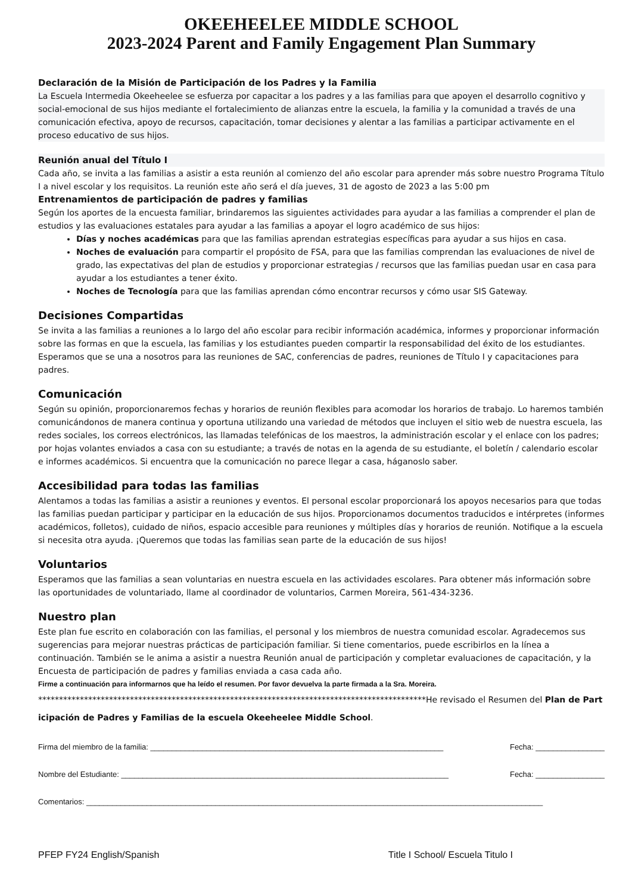OKEEHEELEE MIDDLE SCHOOL
2023-2024 Parent and Family Engagement Plan Summary
Declaración de la Misión de Participación de los Padres y la Familia
La Escuela Intermedia Okeeheelee se esfuerza por capacitar a los padres y a las familias para que apoyen el desarrollo cognitivo y social-emocional de sus hijos mediante el fortalecimiento de alianzas entre la escuela, la familia y la comunidad a través de una comunicación efectiva, apoyo de recursos, capacitación, tomar decisiones y alentar a las familias a participar activamente en el proceso educativo de sus hijos.
Reunión anual del Título I
Cada año, se invita a las familias a asistir a esta reunión al comienzo del año escolar para aprender más sobre nuestro Programa Título I a nivel escolar y los requisitos. La reunión este año será el día jueves, 31 de agosto de 2023 a las 5:00 pm
Entrenamientos de participación de padres y familias
Según los aportes de la encuesta familiar, brindaremos las siguientes actividades para ayudar a las familias a comprender el plan de estudios y las evaluaciones estatales para ayudar a las familias a apoyar el logro académico de sus hijos:
Días y noches académicas para que las familias aprendan estrategias específicas para ayudar a sus hijos en casa.
Noches de evaluación para compartir el propósito de FSA, para que las familias comprendan las evaluaciones de nivel de grado, las expectativas del plan de estudios y proporcionar estrategias / recursos que las familias puedan usar en casa para ayudar a los estudiantes a tener éxito.
Noches de Tecnología para que las familias aprendan cómo encontrar recursos y cómo usar SIS Gateway.
Decisiones Compartidas
Se invita a las familias a reuniones a lo largo del año escolar para recibir información académica, informes y proporcionar información sobre las formas en que la escuela, las familias y los estudiantes pueden compartir la responsabilidad del éxito de los estudiantes. Esperamos que se una a nosotros para las reuniones de SAC, conferencias de padres, reuniones de Título I y capacitaciones para padres.
Comunicación
Según su opinión, proporcionaremos fechas y horarios de reunión flexibles para acomodar los horarios de trabajo. Lo haremos también comunicándonos de manera continua y oportuna utilizando una variedad de métodos que incluyen el sitio web de nuestra escuela, las redes sociales, los correos electrónicos, las llamadas telefónicas de los maestros, la administración escolar y el enlace con los padres; por hojas volantes enviados a casa con su estudiante; a través de notas en la agenda de su estudiante, el boletín / calendario escolar e informes académicos. Si encuentra que la comunicación no parece llegar a casa, háganoslo saber.
Accesibilidad para todas las familias
Alentamos a todas las familias a asistir a reuniones y eventos. El personal escolar proporcionará los apoyos necesarios para que todas las familias puedan participar y participar en la educación de sus hijos. Proporcionamos documentos traducidos e intérpretes (informes académicos, folletos), cuidado de niños, espacio accesible para reuniones y múltiples días y horarios de reunión. Notifique a la escuela si necesita otra ayuda. ¡Queremos que todas las familias sean parte de la educación de sus hijos!
Voluntarios
Esperamos que las familias a sean voluntarias en nuestra escuela en las actividades escolares. Para obtener más información sobre las oportunidades de voluntariado, llame al coordinador de voluntarios, Carmen Moreira, 561-434-3236.
Nuestro plan
Este plan fue escrito en colaboración con las familias, el personal y los miembros de nuestra comunidad escolar. Agradecemos sus sugerencias para mejorar nuestras prácticas de participación familiar. Si tiene comentarios, puede escribirlos en la línea a continuación. También se le anima a asistir a nuestra Reunión anual de participación y completar evaluaciones de capacitación, y la Encuesta de participación de padres y familias enviada a casa cada año.
Firme a continuación para informarnos que ha leído el resumen. Por favor devuelva la parte firmada a la Sra. Moreira.
*********************************************************************************************He revisado el Resumen del Plan de Participación de Padres y Familias de la escuela Okeeheelee Middle School.
Firma del miembro de la familia: ____________________________________________________________________ Fecha: ________________
Nombre del Estudiante: ____________________________________________________________________________ Fecha: ________________
Comentarios: __________________________________________________________________________________________________________
PFEP FY24 English/Spanish Title I School/ Escuela Titulo I